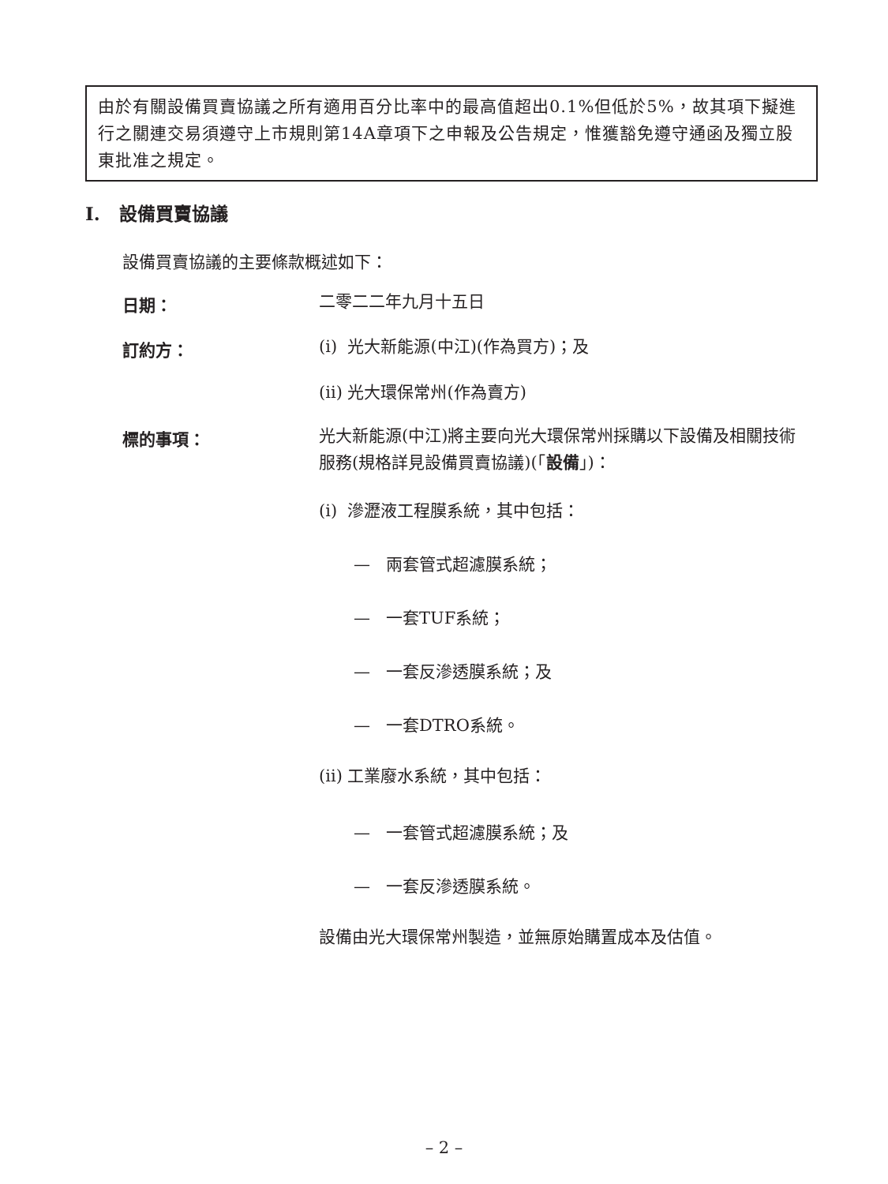由於有關設備買賣協議之所有適用百分比率中的最高值超出0.1%但低於5%，故其項下擬進行之關連交易須遵守上市規則第14A章項下之申報及公告規定，惟獲豁免遵守通函及獨立股東批准之規定。
I. 設備買賣協議
設備買賣協議的主要條款概述如下：
日期： 二零二二年九月十五日
訂約方： (i) 光大新能源(中江)(作為買方)；及
(ii) 光大環保常州(作為賣方)
標的事項：
光大新能源(中江)將主要向光大環保常州採購以下設備及相關技術服務(規格詳見設備買賣協議)(「設備」)：
(i) 滲瀝液工程膜系統，其中包括：
— 兩套管式超濾膜系統；
— 一套TUF系統；
— 一套反滲透膜系統；及
— 一套DTRO系統。
(ii) 工業廢水系統，其中包括：
— 一套管式超濾膜系統；及
— 一套反滲透膜系統。
設備由光大環保常州製造，並無原始購置成本及估值。
– 2 –